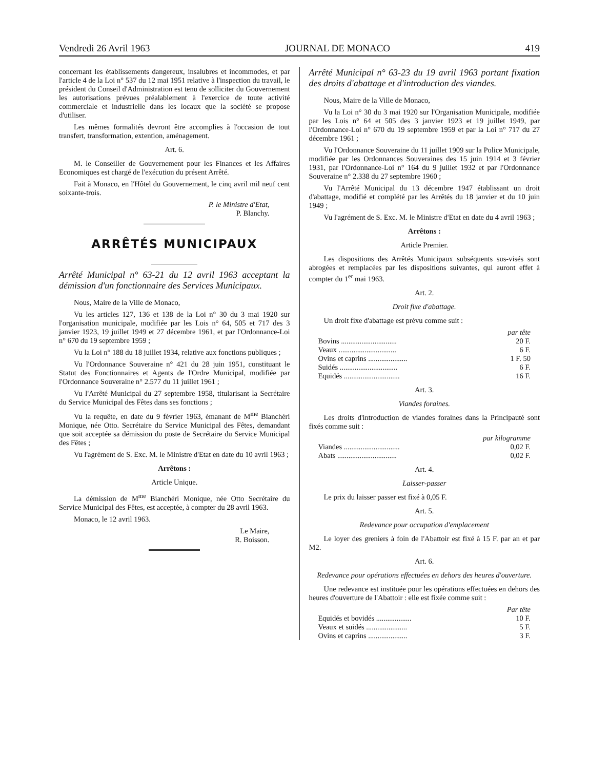Vendredi 26 Avril 1963 JOURNAL DE MONACO 419
concernant les établissements dangereux, insalubres et incommodes, et par l'article 4 de la Loi n° 537 du 12 mai 1951 relative à l'inspection du travail, le président du Conseil d'Administration est tenu de solliciter du Gouvernement les autorisations prévues préalablement à l'exercice de toute activité commerciale et industrielle dans les locaux que la société se propose d'utiliser.
Les mêmes formalités devront être accomplies à l'occasion de tout transfert, transformation, extention, aménagement.
Art. 6.
M. le Conseiller de Gouvernement pour les Finances et les Affaires Economiques est chargé de l'exécution du présent Arrêté.
Fait à Monaco, en l'Hôtel du Gouvernement, le cinq avril mil neuf cent soixante-trois.
P. le Ministre d'Etat,
P. Blanchy.
ARRÊTÉS MUNICIPAUX
Arrêté Municipal n° 63-21 du 12 avril 1963 acceptant la démission d'un fonctionnaire des Services Municipaux.
Nous, Maire de la Ville de Monaco,
Vu les articles 127, 136 et 138 de la Loi n° 30 du 3 mai 1920 sur l'organisation municipale, modifiée par les Lois n° 64, 505 et 717 des 3 janvier 1923, 19 juillet 1949 et 27 décembre 1961, et par l'Ordonnance-Loi n° 670 du 19 septembre 1959 ;
Vu la Loi n° 188 du 18 juillet 1934, relative aux fonctions publiques ;
Vu l'Ordonnance Souveraine n° 421 du 28 juin 1951, constituant le Statut des Fonctionnaires et Agents de l'Ordre Municipal, modifiée par l'Ordonnance Souveraine n° 2.577 du 11 juillet 1961 ;
Vu l'Arrêté Municipal du 27 septembre 1958, titularisant la Secrétaire du Service Municipal des Fêtes dans ses fonctions ;
Vu la requête, en date du 9 février 1963, émanant de M<sup>me</sup> Bianchéri Monique, née Otto. Secrétaire du Service Municipal des Fêtes, demandant que soit acceptée sa démission du poste de Secrétaire du Service Municipal des Fêtes ;
Vu l'agrément de S. Exc. M. le Ministre d'Etat en date du 10 avril 1963 ;
Arrêtons :
Article Unique.
La démission de M<sup>me</sup> Bianchéri Monique, née Otto Secrétaire du Service Municipal des Fêtes, est acceptée, à compter du 28 avril 1963.
Monaco, le 12 avril 1963.
Le Maire,
R. Boisson.
Arrêté Municipal n° 63-23 du 19 avril 1963 portant fixation des droits d'abattage et d'introduction des viandes.
Nous, Maire de la Ville de Monaco,
Vu la Loi n° 30 du 3 mai 1920 sur l'Organisation Municipale, modifiée par les Lois n° 64 et 505 des 3 janvier 1923 et 19 juillet 1949, par l'Ordonnance-Loi n° 670 du 19 septembre 1959 et par la Loi n° 717 du 27 décembre 1961 ;
Vu l'Ordonnance Souveraine du 11 juillet 1909 sur la Police Municipale, modifiée par les Ordonnances Souveraines des 15 juin 1914 et 3 février 1931, par l'Ordonnance-Loi n° 164 du 9 juillet 1932 et par l'Ordonnance Souveraine n° 2.338 du 27 septembre 1960 ;
Vu l'Arrêté Municipal du 13 décembre 1947 établissant un droit d'abattage, modifié et complété par les Arrêtés du 18 janvier et du 10 juin 1949 ;
Vu l'agrément de S. Exc. M. le Ministre d'Etat en date du 4 avril 1963 ;
Arrêtons :
Article Premier.
Les dispositions des Arrêtés Municipaux subséquents sus-visés sont abrogées et remplacées par les dispositions suivantes, qui auront effet à compter du 1<sup>er</sup> mai 1963.
Art. 2.
Droit fixe d'abattage.
Un droit fixe d'abattage est prévu comme suit :
| | par tête |
| Bovins .............................. | 20 F. |
| Veaux ............................... | 6 F. |
| Ovins et caprins ..................... | 1 F. 50 |
| Suidés ............................... | 6 F. |
| Equidés .............................. | 16 F. |
Art. 3.
Viandes foraines.
Les droits d'introduction de viandes foraines dans la Principauté sont fixés comme suit :
| | par kilogramme |
| Viandes .............................. | 0,02 F. |
| Abats ................................ | 0,02 F. |
Art. 4.
Laisser-passer
Le prix du laisser passer est fixé à 0,05 F.
Art. 5.
Redevance pour occupation d'emplacement
Le loyer des greniers à foin de l'Abattoir est fixé à 15 F. par an et par M2.
Art. 6.
Redevance pour opérations effectuées en dehors des heures d'ouverture.
Une redevance est instituée pour les opérations effectuées en dehors des heures d'ouverture de l'Abattoir : elle est fixée comme suit :
| | Par tête |
| Equidés et bovidés ................... | 10 F. |
| Veaux et suidés ...................... | 5 F. |
| Ovins et caprins ..................... | 3 F. |